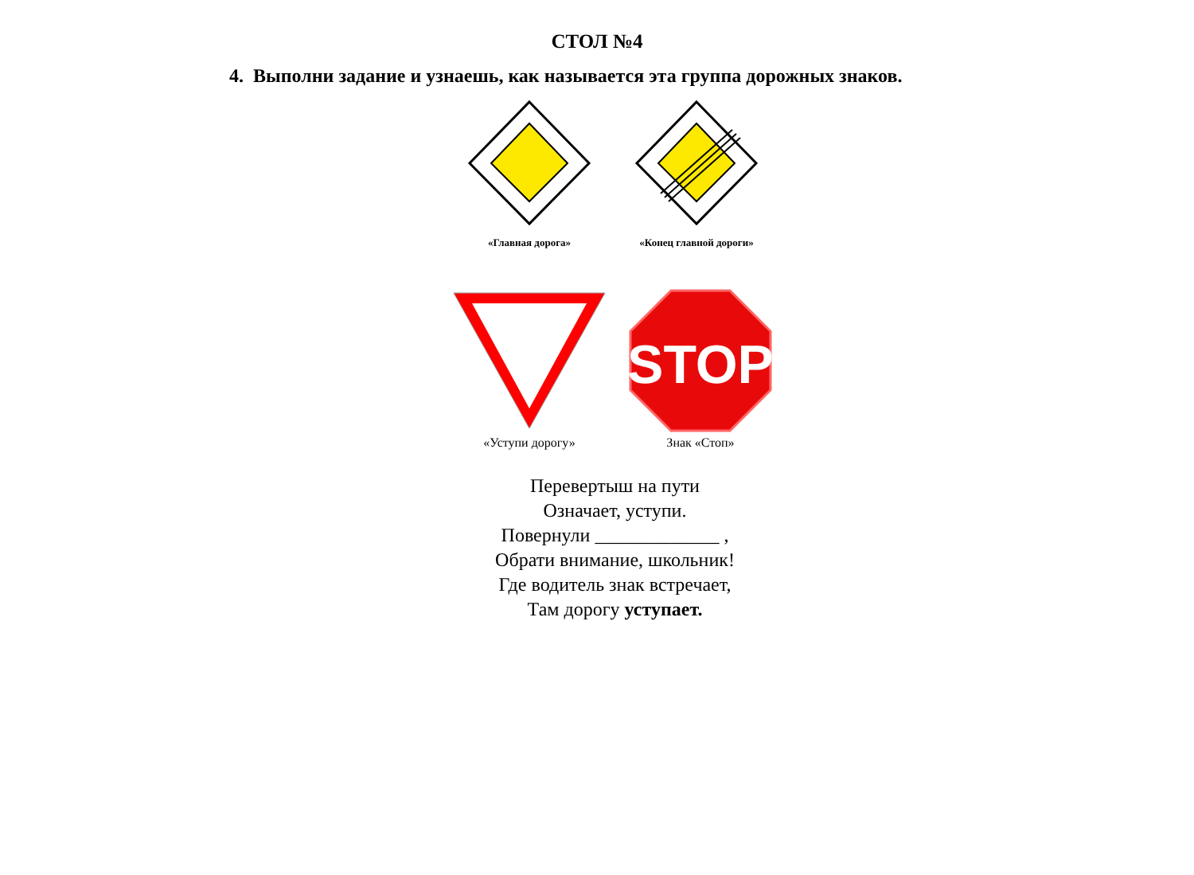СТОЛ №4
4. Выполни задание и узнаешь, как называется эта группа дорожных знаков.
«Главная дорога» «Конец главной дороги»
«Уступи дорогу»
STOP
Знак «Стоп»
Перевертыш на пути
Означает, уступи.
Повернули _____________ ,
Обрати внимание, школьник!
Где водитель знак встречает,
Там дорогу уступает.